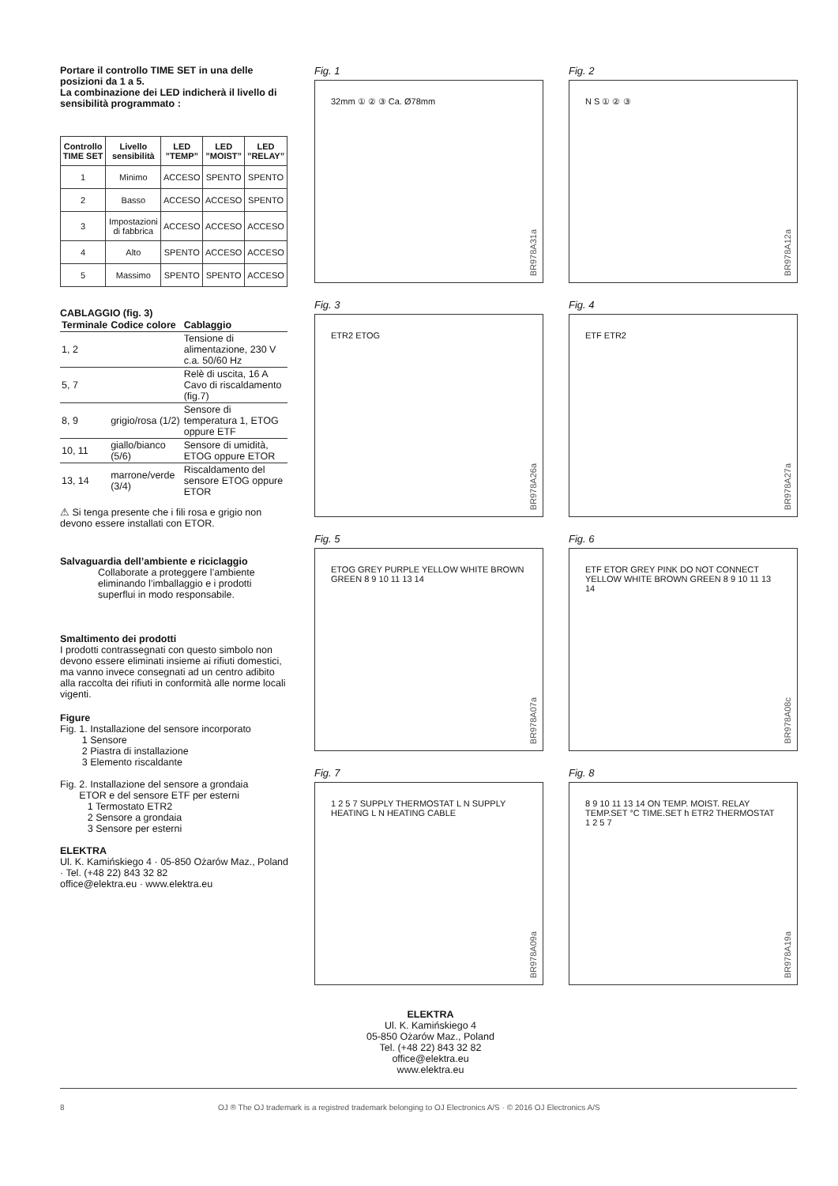Portare il controllo TIME SET in una delle posizioni da 1 a 5.
La combinazione dei LED indicherà il livello di sensibilità programmato :
| Controllo TIME SET | Livello sensibilità | LED ”TEMP” | LED ”MOIST” | LED ”RELAY” |
| --- | --- | --- | --- | --- |
| 1 | Minimo | ACCESO | SPENTO | SPENTO |
| 2 | Basso | ACCESO | ACCESO | SPENTO |
| 3 | Impostazioni di fabbrica | ACCESO | ACCESO | ACCESO |
| 4 | Alto | SPENTO | ACCESO | ACCESO |
| 5 | Massimo | SPENTO | SPENTO | ACCESO |
CABLAGGIO (fig. 3)
| Terminale | Codice colore | Cablaggio |
| --- | --- | --- |
| 1, 2 | | Tensione di alimentazione, 230 V c.a. 50/60 Hz |
| 5, 7 | | Relè di uscita, 16 A Cavo di riscaldamento (fig.7) |
| 8, 9 | grigio/rosa (1/2) | Sensore di temperatura 1, ETOG oppure ETF |
| 10, 11 | giallo/bianco (5/6) | Sensore di umidità, ETOG oppure ETOR |
| 13, 14 | marrone/verde (3/4) | Riscaldamento del sensore ETOG oppure ETOR |
⚠ Si tenga presente che i fili rosa e grigio non devono essere installati con ETOR.
Salvaguardia dell’ambiente e riciclaggio
Collaborate a proteggere l’ambiente eliminando l’imballaggio e i prodotti superflui in modo responsabile.
Smaltimento dei prodotti
I prodotti contrassegnati con questo simbolo non devono essere eliminati insieme ai rifiuti domestici, ma vanno invece consegnati ad un centro adibito alla raccolta dei rifiuti in conformità alle norme locali vigenti.
Figure
Fig. 1. Installazione del sensore incorporato
1 Sensore
2 Piastra di installazione
3 Elemento riscaldante
Fig. 2. Installazione del sensore a grondaia
ETOR e del sensore ETF per esterni
1 Termostato ETR2
2 Sensore a grondaia
3 Sensore per esterni
ELEKTRA
Ul. K. Kamińskiego 4 · 05-850 Ożarów Maz., Poland · Tel. (+48 22) 843 32 82
office@elektra.eu · www.elektra.eu
Fig. 1
32mm ① ② ③ Ca. Ø78mm
BR978A31a
Fig. 2
N S ① ② ③
BR978A12a
Fig. 3
ETR2 ETOG
BR978A26a
Fig. 4
ETF ETR2
BR978A27a
Fig. 5
ETOG GREY PURPLE YELLOW WHITE BROWN GREEN 8 9 10 11 13 14
BR978A07a
Fig. 6
ETF ETOR GREY PINK DO NOT CONNECT YELLOW WHITE BROWN GREEN 8 9 10 11 13 14
BR978A08c
Fig. 7
1 2 5 7 SUPPLY THERMOSTAT L N SUPPLY HEATING L N HEATING CABLE
BR978A09a
Fig. 8
8 9 10 11 13 14 ON TEMP. MOIST. RELAY TEMP.SET °C TIME.SET h ETR2 THERMOSTAT 1 2 5 7
BR978A19a
ELEKTRA
Ul. K. Kamińskiego 4
05-850 Ożarów Maz., Poland
Tel. (+48 22) 843 32 82
office@elektra.eu
www.elektra.eu
8 OJ ® The OJ trademark is a registred trademark belonging to OJ Electronics A/S · © 2016 OJ Electronics A/S